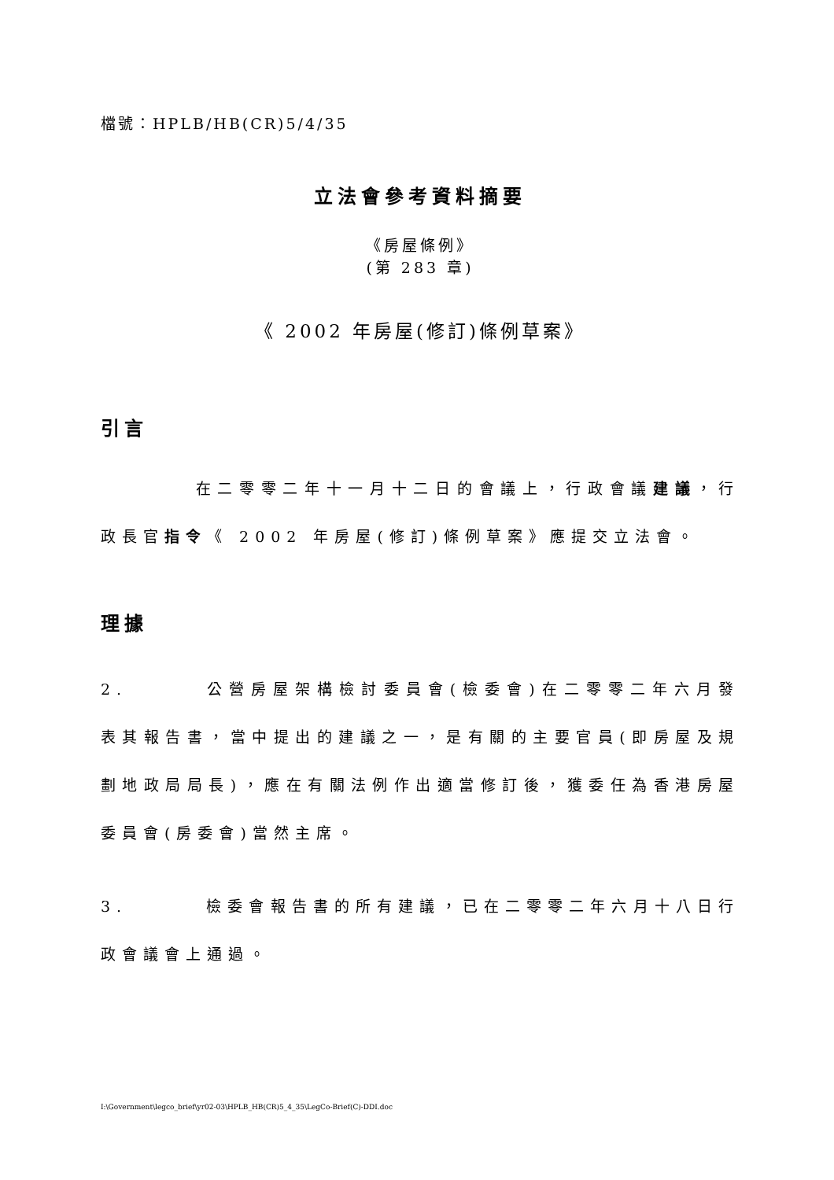檔號：HPLB/HB(CR)5/4/35
立法會參考資料摘要
《房屋條例》
(第 283 章)
《 2002 年房屋(修訂)條例草案》
引言
在二零零二年十一月十二日的會議上，行政會議建議，行政長官指令《 2002 年房屋(修訂)條例草案》應提交立法會。
理據
2. 公營房屋架構檢討委員會(檢委會)在二零零二年六月發表其報告書，當中提出的建議之一，是有關的主要官員(即房屋及規劃地政局局長)，應在有關法例作出適當修訂後，獲委任為香港房屋委員會(房委會)當然主席。
3. 檢委會報告書的所有建議，已在二零零二年六月十八日行政會議會上通過。
I:\Government\legco_brief\yr02-03\HPLB_HB(CR)5_4_35\LegCo-Brief(C)-DDI.doc